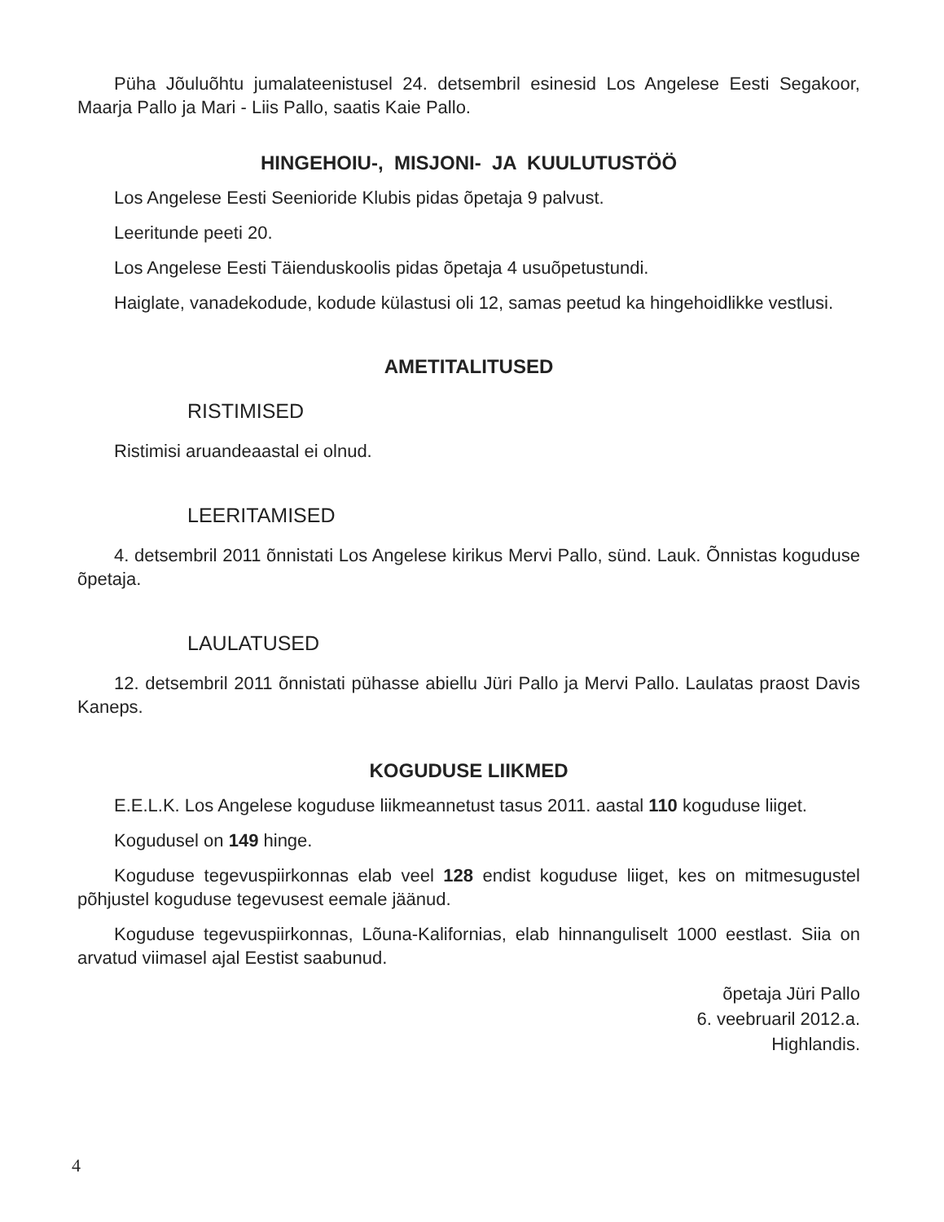Püha Jõuluõhtu jumalateenistusel 24. detsembril esinesid Los Angelese Eesti Segakoor, Maarja Pallo ja Mari - Liis Pallo, saatis Kaie Pallo.
HINGEHOIU-, MISJONI- JA KUULUTUSTÖÖ
Los Angelese Eesti Seenioride Klubis pidas õpetaja 9 palvust.
Leeritunde peeti 20.
Los Angelese Eesti Täienduskoolis pidas õpetaja 4 usuõpetustundi.
Haiglate, vanadekodude, kodude külastusi oli 12, samas peetud ka hingehoidlikke vestlusi.
AMETITALITUSED
RISTIMISED
Ristimisi aruandeaastal ei olnud.
LEERITAMISED
4. detsembril 2011 õnnistati Los Angelese kirikus Mervi Pallo, sünd. Lauk. Õnnistas koguduse õpetaja.
LAULATUSED
12. detsembril 2011 õnnistati pühasse abiellu Jüri Pallo ja Mervi Pallo. Laulatas praost Davis Kaneps.
KOGUDUSE LIIKMED
E.E.L.K. Los Angelese koguduse liikmeannetust tasus 2011. aastal 110 koguduse liiget.
Kogudusel on 149 hinge.
Koguduse tegevuspiirkonnas elab veel 128 endist koguduse liiget, kes on mitmesugustel põhjustel koguduse tegevusest eemale jäänud.
Koguduse tegevuspiirkonnas, Lõuna-Kalifornias, elab hinnanguliselt 1000 eestlast. Siia on arvatud viimasel ajal Eestist saabunud.
õpetaja Jüri Pallo
6. veebruaril 2012.a.
Highlandis.
4